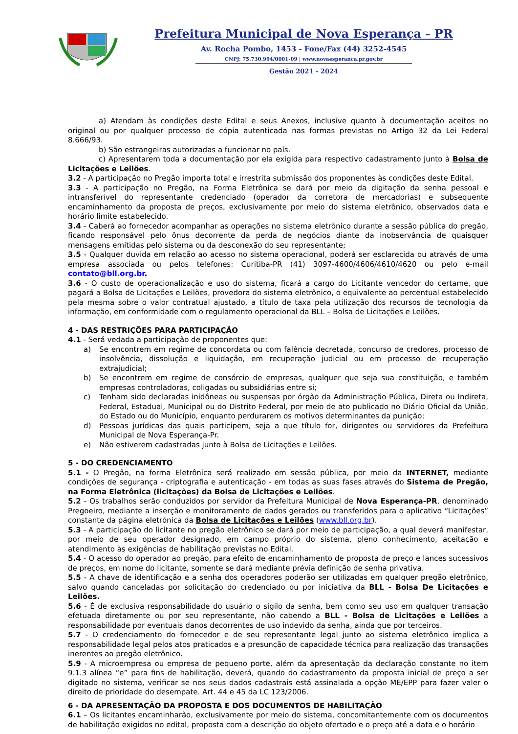Prefeitura Municipal de Nova Esperança - PR
Av. Rocha Pombo, 1453 - Fone/Fax (44) 3252-4545
CNPJ: 75.730.994/0001-09 | www.novaesperanca.pr.gov.br
Gestão 2021 - 2024
a) Atendam às condições deste Edital e seus Anexos, inclusive quanto à documentação aceitos no original ou por qualquer processo de cópia autenticada nas formas previstas no Artigo 32 da Lei Federal 8.666/93.
b) São estrangeiras autorizadas a funcionar no país.
c) Apresentarem toda a documentação por ela exigida para respectivo cadastramento junto à Bolsa de Licitações e Leilões.
3.2 - A participação no Pregão importa total e irrestrita submissão dos proponentes às condições deste Edital.
3.3 - A participação no Pregão, na Forma Eletrônica se dará por meio da digitação da senha pessoal e intransferível do representante credenciado (operador da corretora de mercadorias) e subsequente encaminhamento da proposta de preços, exclusivamente por meio do sistema eletrônico, observados data e horário limite estabelecido.
3.4 - Caberá ao fornecedor acompanhar as operações no sistema eletrônico durante a sessão pública do pregão, ficando responsável pelo ônus decorrente da perda de negócios diante da inobservância de quaisquer mensagens emitidas pelo sistema ou da desconexão do seu representante;
3.5 - Qualquer duvida em relação ao acesso no sistema operacional, poderá ser esclarecida ou através de uma empresa associada ou pelos telefones: Curitiba-PR (41) 3097-4600/4606/4610/4620 ou pelo e-mail contato@bll.org.br.
3.6 - O custo de operacionalização e uso do sistema, ficará a cargo do Licitante vencedor do certame, que pagará a Bolsa de Licitações e Leilões, provedora do sistema eletrônico, o equivalente ao percentual estabelecido pela mesma sobre o valor contratual ajustado, a título de taxa pela utilização dos recursos de tecnologia da informação, em conformidade com o regulamento operacional da BLL – Bolsa de Licitações e Leilões.
4 - DAS RESTRIÇÕES PARA PARTICIPAÇÃO
4.1 - Será vedada a participação de proponentes que:
a) Se encontrem em regime de concordata ou com falência decretada, concurso de credores, processo de insolvência, dissolução e liquidação, em recuperação judicial ou em processo de recuperação extrajudicial;
b) Se encontrem em regime de consórcio de empresas, qualquer que seja sua constituição, e também empresas controladoras, coligadas ou subsidiárias entre si;
c) Tenham sido declaradas inidôneas ou suspensas por órgão da Administração Pública, Direta ou Indireta, Federal, Estadual, Municipal ou do Distrito Federal, por meio de ato publicado no Diário Oficial da União, do Estado ou do Município, enquanto perdurarem os motivos determinantes da punição;
d) Pessoas jurídicas das quais participem, seja a que título for, dirigentes ou servidores da Prefeitura Municipal de Nova Esperança-Pr.
e) Não estiverem cadastradas junto à Bolsa de Licitações e Leilões.
5 - DO CREDENCIAMENTO
5.1 - O Pregão, na forma Eletrônica será realizado em sessão pública, por meio da INTERNET, mediante condições de segurança - criptografia e autenticação - em todas as suas fases através do Sistema de Pregão, na Forma Eletrônica (licitações) da Bolsa de Licitações e Leilões.
5.2 - Os trabalhos serão conduzidos por servidor da Prefeitura Municipal de Nova Esperança-PR, denominado Pregoeiro, mediante a inserção e monitoramento de dados gerados ou transferidos para o aplicativo “Licitações” constante da página eletrônica da Bolsa de Licitações e Leilões (www.bll.org.br).
5.3 - A participação do licitante no pregão eletrônico se dará por meio de participação, a qual deverá manifestar, por meio de seu operador designado, em campo próprio do sistema, pleno conhecimento, aceitação e atendimento às exigências de habilitação previstas no Edital.
5.4 - O acesso do operador ao pregão, para efeito de encaminhamento de proposta de preço e lances sucessivos de preços, em nome do licitante, somente se dará mediante prévia definição de senha privativa.
5.5 - A chave de identificação e a senha dos operadores poderão ser utilizadas em qualquer pregão eletrônico, salvo quando canceladas por solicitação do credenciado ou por iniciativa da BLL - Bolsa De Licitações e Leilões.
5.6 - É de exclusiva responsabilidade do usuário o sigilo da senha, bem como seu uso em qualquer transação efetuada diretamente ou por seu representante, não cabendo a BLL - Bolsa de Licitações e Leilões a responsabilidade por eventuais danos decorrentes de uso indevido da senha, ainda que por terceiros.
5.7 - O credenciamento do fornecedor e de seu representante legal junto ao sistema eletrônico implica a responsabilidade legal pelos atos praticados e a presunção de capacidade técnica para realização das transações inerentes ao pregão eletrônico.
5.9 - A microempresa ou empresa de pequeno porte, além da apresentação da declaração constante no item 9.1.3 alínea “e” para fins de habilitação, deverá, quando do cadastramento da proposta inicial de preço a ser digitado no sistema, verificar se nos seus dados cadastrais está assinalada a opção ME/EPP para fazer valer o direito de prioridade do desempate. Art. 44 e 45 da LC 123/2006.
6 - DA APRESENTAÇÃO DA PROPOSTA E DOS DOCUMENTOS DE HABILITAÇÃO
6.1 – Os licitantes encaminharão, exclusivamente por meio do sistema, concomitantemente com os documentos de habilitação exigidos no edital, proposta com a descrição do objeto ofertado e o preço até a data e o horário